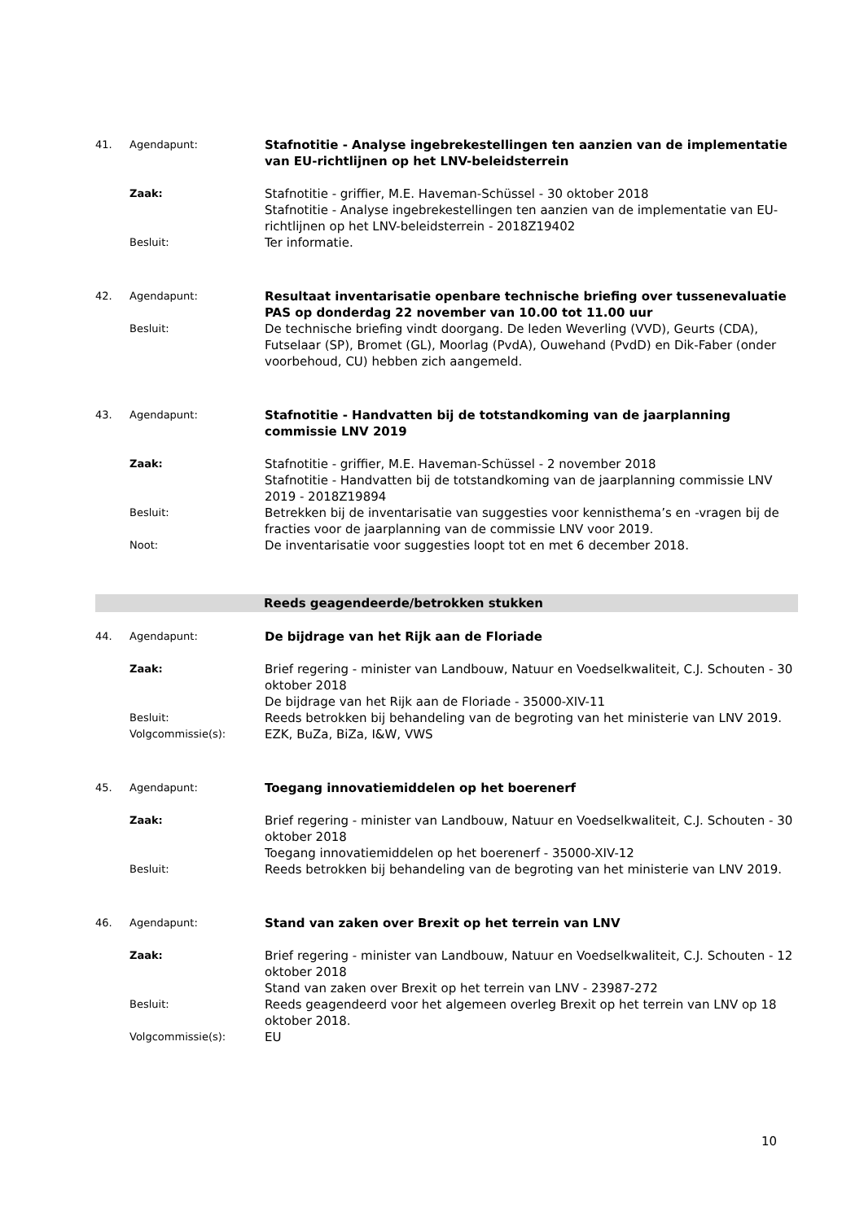41. Agendapunt:
Stafnotitie - Analyse ingebrekestellingen ten aanzien van de implementatie van EU-richtlijnen op het LNV-beleidsterrein
Zaak:
Stafnotitie - griffier, M.E. Haveman-Schüssel - 30 oktober 2018
Stafnotitie - Analyse ingebrekestellingen ten aanzien van de implementatie van EU-richtlijnen op het LNV-beleidsterrein - 2018Z19402
Besluit:
Ter informatie.
42. Agendapunt:
Resultaat inventarisatie openbare technische briefing over tussenevaluatie PAS op donderdag 22 november van 10.00 tot 11.00 uur
Besluit:
De technische briefing vindt doorgang. De leden Weverling (VVD), Geurts (CDA), Futselaar (SP), Bromet (GL), Moorlag (PvdA), Ouwehand (PvdD) en Dik-Faber (onder voorbehoud, CU) hebben zich aangemeld.
43. Agendapunt:
Stafnotitie - Handvatten bij de totstandkoming van de jaarplanning commissie LNV 2019
Zaak:
Stafnotitie - griffier, M.E. Haveman-Schüssel - 2 november 2018
Stafnotitie - Handvatten bij de totstandkoming van de jaarplanning commissie LNV 2019 - 2018Z19894
Besluit:
Betrekken bij de inventarisatie van suggesties voor kennisthema’s en -vragen bij de fracties voor de jaarplanning van de commissie LNV voor 2019.
Noot:
De inventarisatie voor suggesties loopt tot en met 6 december 2018.
Reeds geagendeerde/betrokken stukken
44. Agendapunt:
De bijdrage van het Rijk aan de Floriade
Zaak:
Brief regering - minister van Landbouw, Natuur en Voedselkwaliteit, C.J. Schouten - 30 oktober 2018
De bijdrage van het Rijk aan de Floriade - 35000-XIV-11
Besluit:
Reeds betrokken bij behandeling van de begroting van het ministerie van LNV 2019.
Volgcommissie(s):
EZK, BuZa, BiZa, I&W, VWS
45. Agendapunt:
Toegang innovatiemiddelen op het boerenerf
Zaak:
Brief regering - minister van Landbouw, Natuur en Voedselkwaliteit, C.J. Schouten - 30 oktober 2018
Toegang innovatiemiddelen op het boerenerf - 35000-XIV-12
Besluit:
Reeds betrokken bij behandeling van de begroting van het ministerie van LNV 2019.
46. Agendapunt:
Stand van zaken over Brexit op het terrein van LNV
Zaak:
Brief regering - minister van Landbouw, Natuur en Voedselkwaliteit, C.J. Schouten - 12 oktober 2018
Stand van zaken over Brexit op het terrein van LNV - 23987-272
Besluit:
Reeds geagendeerd voor het algemeen overleg Brexit op het terrein van LNV op 18 oktober 2018.
Volgcommissie(s):
EU
10